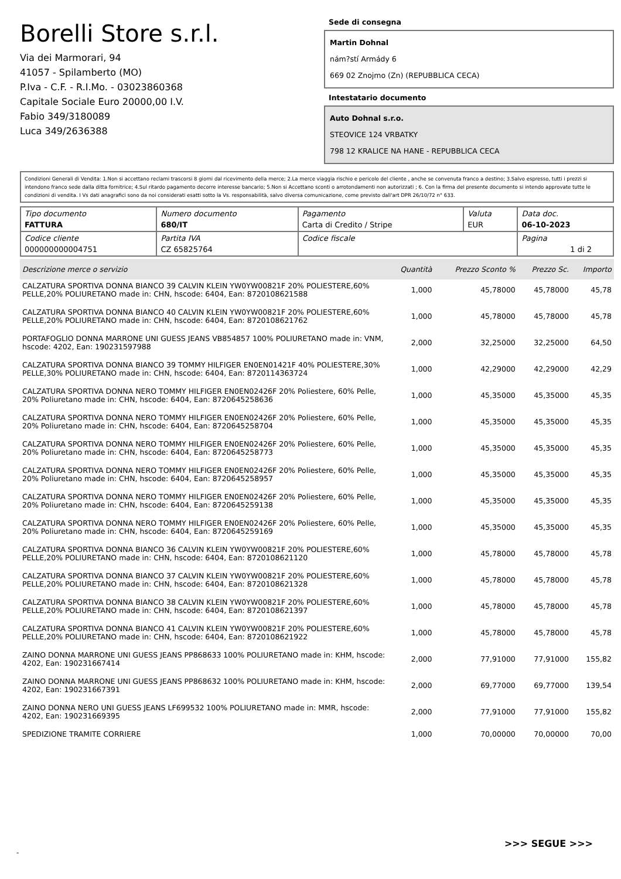Borelli Store s.r.l.
Via dei Marmorari, 94
41057 - Spilamberto (MO)
P.Iva - C.F. - R.I.Mo. - 03023860368
Capitale Sociale Euro 20000,00 I.V.
Fabio 349/3180089
Luca 349/2636388
Sede di consegna
Martin Dohnal
nám?stí Armády 6
669 02 Znojmo (Zn) (REPUBBLICA CECA)
Intestatario documento
Auto Dohnal s.r.o.
STEOVICE 124 VRBATKY
798 12 KRALICE NA HANE - REPUBBLICA CECA
Condizioni Generali di Vendita: 1.Non si accettano reclami trascorsi 8 giorni dal ricevimento della merce; 2.La merce viaggia rischio e pericolo del cliente , anche se convenuta franco a destino; 3.Salvo espresso, tutti i prezzi si intendono franco sede dalla ditta fornitrice; 4.Sul ritardo pagamento decorre interesse bancario; 5.Non si Accettano sconti o arrotondamenti non autorizzati ; 6. Con la firma del presente documento si intendo approvate tutte le condizioni di vendita. I Vs dati anagrafici sono da noi considerati esatti sotto la Vs. responsabilità, salvo diversa comunicazione, come previsto dall'art DPR 26/10/72 n° 633.
| Tipo documento FATTURA | Numero documento 680/IT | Pagamento Carta di Credito / Stripe | Valuta EUR | Data doc. 06-10-2023 |
| Codice cliente 000000000004751 | Partita IVA CZ 65825764 | Codice fiscale | | Pagina 1 di 2 |
| Descrizione merce o servizio | Quantità | Prezzo Sconto % | Prezzo Sc. | Importo |
| --- | --- | --- | --- | --- |
| CALZATURA SPORTIVA DONNA BIANCO 39 CALVIN KLEIN YW0YW00821F 20% POLIESTERE,60% PELLE,20% POLIURETANO made in: CHN, hscode: 6404, Ean: 8720108621588 | 1,000 | 45,78000 | 45,78000 | 45,78 |
| CALZATURA SPORTIVA DONNA BIANCO 40 CALVIN KLEIN YW0YW00821F 20% POLIESTERE,60% PELLE,20% POLIURETANO made in: CHN, hscode: 6404, Ean: 8720108621762 | 1,000 | 45,78000 | 45,78000 | 45,78 |
| PORTAFOGLIO DONNA MARRONE UNI GUESS JEANS VB854857 100% POLIURETANO made in: VNM, hscode: 4202, Ean: 190231597988 | 2,000 | 32,25000 | 32,25000 | 64,50 |
| CALZATURA SPORTIVA DONNA BIANCO 39 TOMMY HILFIGER EN0EN01421F 40% POLIESTERE,30% PELLE,30% POLIURETANO made in: CHN, hscode: 6404, Ean: 8720114363724 | 1,000 | 42,29000 | 42,29000 | 42,29 |
| CALZATURA SPORTIVA DONNA NERO TOMMY HILFIGER EN0EN02426F 20% Poliestere, 60% Pelle, 20% Poliuretano made in: CHN, hscode: 6404, Ean: 8720645258636 | 1,000 | 45,35000 | 45,35000 | 45,35 |
| CALZATURA SPORTIVA DONNA NERO TOMMY HILFIGER EN0EN02426F 20% Poliestere, 60% Pelle, 20% Poliuretano made in: CHN, hscode: 6404, Ean: 8720645258704 | 1,000 | 45,35000 | 45,35000 | 45,35 |
| CALZATURA SPORTIVA DONNA NERO TOMMY HILFIGER EN0EN02426F 20% Poliestere, 60% Pelle, 20% Poliuretano made in: CHN, hscode: 6404, Ean: 8720645258773 | 1,000 | 45,35000 | 45,35000 | 45,35 |
| CALZATURA SPORTIVA DONNA NERO TOMMY HILFIGER EN0EN02426F 20% Poliestere, 60% Pelle, 20% Poliuretano made in: CHN, hscode: 6404, Ean: 8720645258957 | 1,000 | 45,35000 | 45,35000 | 45,35 |
| CALZATURA SPORTIVA DONNA NERO TOMMY HILFIGER EN0EN02426F 20% Poliestere, 60% Pelle, 20% Poliuretano made in: CHN, hscode: 6404, Ean: 8720645259138 | 1,000 | 45,35000 | 45,35000 | 45,35 |
| CALZATURA SPORTIVA DONNA NERO TOMMY HILFIGER EN0EN02426F 20% Poliestere, 60% Pelle, 20% Poliuretano made in: CHN, hscode: 6404, Ean: 8720645259169 | 1,000 | 45,35000 | 45,35000 | 45,35 |
| CALZATURA SPORTIVA DONNA BIANCO 36 CALVIN KLEIN YW0YW00821F 20% POLIESTERE,60% PELLE,20% POLIURETANO made in: CHN, hscode: 6404, Ean: 8720108621120 | 1,000 | 45,78000 | 45,78000 | 45,78 |
| CALZATURA SPORTIVA DONNA BIANCO 37 CALVIN KLEIN YW0YW00821F 20% POLIESTERE,60% PELLE,20% POLIURETANO made in: CHN, hscode: 6404, Ean: 8720108621328 | 1,000 | 45,78000 | 45,78000 | 45,78 |
| CALZATURA SPORTIVA DONNA BIANCO 38 CALVIN KLEIN YW0YW00821F 20% POLIESTERE,60% PELLE,20% POLIURETANO made in: CHN, hscode: 6404, Ean: 8720108621397 | 1,000 | 45,78000 | 45,78000 | 45,78 |
| CALZATURA SPORTIVA DONNA BIANCO 41 CALVIN KLEIN YW0YW00821F 20% POLIESTERE,60% PELLE,20% POLIURETANO made in: CHN, hscode: 6404, Ean: 8720108621922 | 1,000 | 45,78000 | 45,78000 | 45,78 |
| ZAINO DONNA MARRONE UNI GUESS JEANS PP868633 100% POLIURETANO made in: KHM, hscode: 4202, Ean: 190231667414 | 2,000 | 77,91000 | 77,91000 | 155,82 |
| ZAINO DONNA MARRONE UNI GUESS JEANS PP868632 100% POLIURETANO made in: KHM, hscode: 4202, Ean: 190231667391 | 2,000 | 69,77000 | 69,77000 | 139,54 |
| ZAINO DONNA NERO UNI GUESS JEANS LF699532 100% POLIURETANO made in: MMR, hscode: 4202, Ean: 190231669395 | 2,000 | 77,91000 | 77,91000 | 155,82 |
| SPEDIZIONE TRAMITE CORRIERE | 1,000 | 70,00000 | 70,00000 | 70,00 |
>>> SEGUE >>>
-